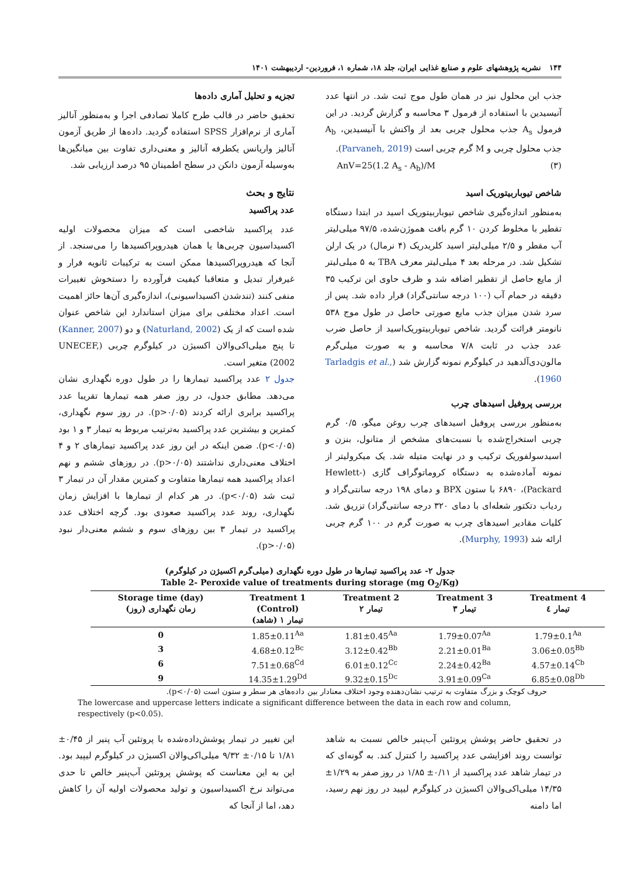۱۴۴ نشریه پژوهشهای علوم و صنایع غذایی ایران، جلد ۱۸، شماره ۱، فروردین- اردیبهشت ۱۴۰۱
جذب این محلول نیز در همان طول موج ثبت شد. در انتها عدد آنیسیدین با استفاده از فرمول ۳ محاسبه و گزارش گردید. در این فرمول A<sub>s</sub> جذب محلول چربی بعد از واکنش با آنیسیدین، A<sub>b</sub> جذب محلول چربی و M گرم چربی است (Parvaneh, 2019).
AnV=25(1.2 A<sub>s</sub> - A<sub>b</sub>)/M (۳)
شاخص تیوباربیتوریک اسید
به‌منظور اندازه‌گیری شاخص تیوباربیتوریک اسید در ابتدا دستگاه تقطیر با مخلوط کردن ۱۰ گرم بافت هموژن‌شده، ۹۷/۵ میلی‌لیتر آب مقطر و ۲/۵ میلی‌لیتر اسید کلریدریک (۴ نرمال) در یک ارلن تشکیل شد. در مرحله بعد ۴ میلی‌لیتر معرف TBA به ۵ میلی‌لیتر از مایع حاصل از تقطیر اضافه شد و ظرف حاوی این ترکیب ۳۵ دقیقه در حمام آب (۱۰۰ درجه سانتی‌گراد) قرار داده شد. پس از سرد شدن میزان جذب مایع صورتی حاصل در طول موج ۵۳۸ نانومتر قرائت گردید. شاخص تیوباربیتوریک‌اسید از حاصل ضرب عدد جذب در ثابت ۷/۸ محاسبه و به صورت میلی‌گرم مالون‌دی‌آلدهید در کیلوگرم نمونه گزارش شد (Tarladgis et al., 1960).
بررسی پروفیل اسیدهای چرب
به‌منظور بررسی پروفیل اسیدهای چرب روغن میگو، ۰/۵ گرم چربی استخراج‌شده با نسبت‌های مشخص از متانول، بنزن و اسیدسولفوریک ترکیب و در نهایت متیله شد. یک میکرولیتر از نمونه آماده‌شده به دستگاه کروماتوگراف گازی (Hewlett-Packard)، ۶۸۹۰ با ستون BPX و دمای ۱۹۸ درجه سانتی‌گراد و ردیاب دتکتور شعله‌ای با دمای ۳۲۰ درجه سانتی‌گراد) تزریق شد. کلیات مقادیر اسیدهای چرب به صورت گرم در ۱۰۰ گرم چربی ارائه شد (Murphy, 1993).
تجزیه و تحلیل آماری داده‌ها
تحقیق حاضر در قالب طرح کاملا تصادفی اجرا و به‌منظور آنالیز آماری از نرم‌افزار SPSS استفاده گردید. داده‌ها از طریق آزمون آنالیز واریانس یکطرفه آنالیز و معنی‌داری تفاوت بین میانگین‌ها به‌وسیله آزمون دانکن در سطح اطمینان ۹۵ درصد ارزیابی شد.
نتایج و بحث
عدد پراکسید
عدد پراکسید شاخصی است که میزان محصولات اولیه اکسیداسیون چربی‌ها یا همان هیدروپراکسیدها را می‌سنجد. از آنجا که هیدروپراکسیدها ممکن است به ترکیبات ثانویه فرار و غیرفرار تبدیل و متعاقبا کیفیت فرآورده را دستخوش تغییرات منفی کنند (تندشدن اکسیداسیونی)، اندازه‌گیری آن‌ها حائز اهمیت است. اعداد مختلفی برای میزان استاندارد این شاخص عنوان شده است که از یک (Naturland, 2002) و دو (Kanner, 2007) تا پنج میلی‌اکی‌والان اکسیژن در کیلوگرم چربی (UNECEF, 2002) متغیر است.
جدول ۲ عدد پراکسید تیمارها را در طول دوره نگهداری نشان می‌دهد. مطابق جدول، در روز صفر همه تیمارها تقریبا عدد پراکسید برابری ارائه کردند (p>۰/۰۵). در روز سوم نگهداری، کمترین و بیشترین عدد پراکسید به‌ترتیب مربوط به تیمار ۳ و ۱ بود (p<۰/۰۵). ضمن اینکه در این روز عدد پراکسید تیمارهای ۲ و ۴ اختلاف معنی‌داری نداشتند (p>۰/۰۵). در روزهای ششم و نهم اعداد پراکسید همه تیمارها متفاوت و کمترین مقدار آن در تیمار ۳ ثبت شد (p<۰/۰۵). در هر کدام از تیمارها با افزایش زمان نگهداری، روند عدد پراکسید صعودی بود. گرچه اختلاف عدد پراکسید در تیمار ۳ بین روزهای سوم و ششم معنی‌دار نبود (p>۰/۰۵).
جدول ۲- عدد پراکسید تیمارها در طول دوره نگهداری (میلی‌گرم اکسیژن در کیلوگرم)
Table 2- Peroxide value of treatments during storage (mg O<sub>2</sub>/Kg)
| Storage time (day) زمان نگهداری (روز) | Treatment 1 (Control) تیمار ۱ (شاهد) | Treatment 2 تیمار ۲ | Treatment 3 تیمار ۳ | Treatment 4 تیمار ٤ |
| --- | --- | --- | --- | --- |
| 0 | 1.85±0.11<sup>Aa</sup> | 1.81±0.45<sup>Aa</sup> | 1.79±0.07<sup>Aa</sup> | 1.79±0.1<sup>Aa</sup> |
| 3 | 4.68±0.12<sup>Bc</sup> | 3.12±0.42<sup>Bb</sup> | 2.21±0.01<sup>Ba</sup> | 3.06±0.05<sup>Bb</sup> |
| 6 | 7.51±0.68<sup>Cd</sup> | 6.01±0.12<sup>Cc</sup> | 2.24±0.42<sup>Ba</sup> | 4.57±0.14<sup>Cb</sup> |
| 9 | 14.35±1.29<sup>Dd</sup> | 9.32±0.15<sup>Dc</sup> | 3.91±0.09<sup>Ca</sup> | 6.85±0.08<sup>Db</sup> |
حروف کوچک و بزرگ متفاوت به ترتیب نشان‌دهنده وجود اختلاف معنادار بین داده‌های هر سطر و ستون است (p<۰/۰۵).
The lowercase and uppercase letters indicate a significant difference between the data in each row and column, respectively (p<0.05).
در تحقیق حاضر پوشش پروتئین آب‌پنیر خالص نسبت به شاهد توانست روند افزایشی عدد پراکسید را کنترل کند. به گونه‌ای که در تیمار شاهد عدد پراکسید از ۰/۱۱± ۱/۸۵ در روز صفر به ۱/۲۹± ۱۴/۳۵ میلی‌اکی‌والان اکسیژن در کیلوگرم لیپید در روز نهم رسید، اما دامنه
این تغییر در تیمار پوشش‌داده‌شده با پروتئین آب پنیر از ۰/۴۵± ۱/۸۱ تا ۰/۱۵± ۹/۳۲ میلی‌اکی‌والان اکسیژن در کیلوگرم لیپید بود. این به این معناست که پوشش پروتئین آب‌پنیر خالص تا حدی می‌تواند نرخ اکسیداسیون و تولید محصولات اولیه آن را کاهش دهد، اما از آنجا که